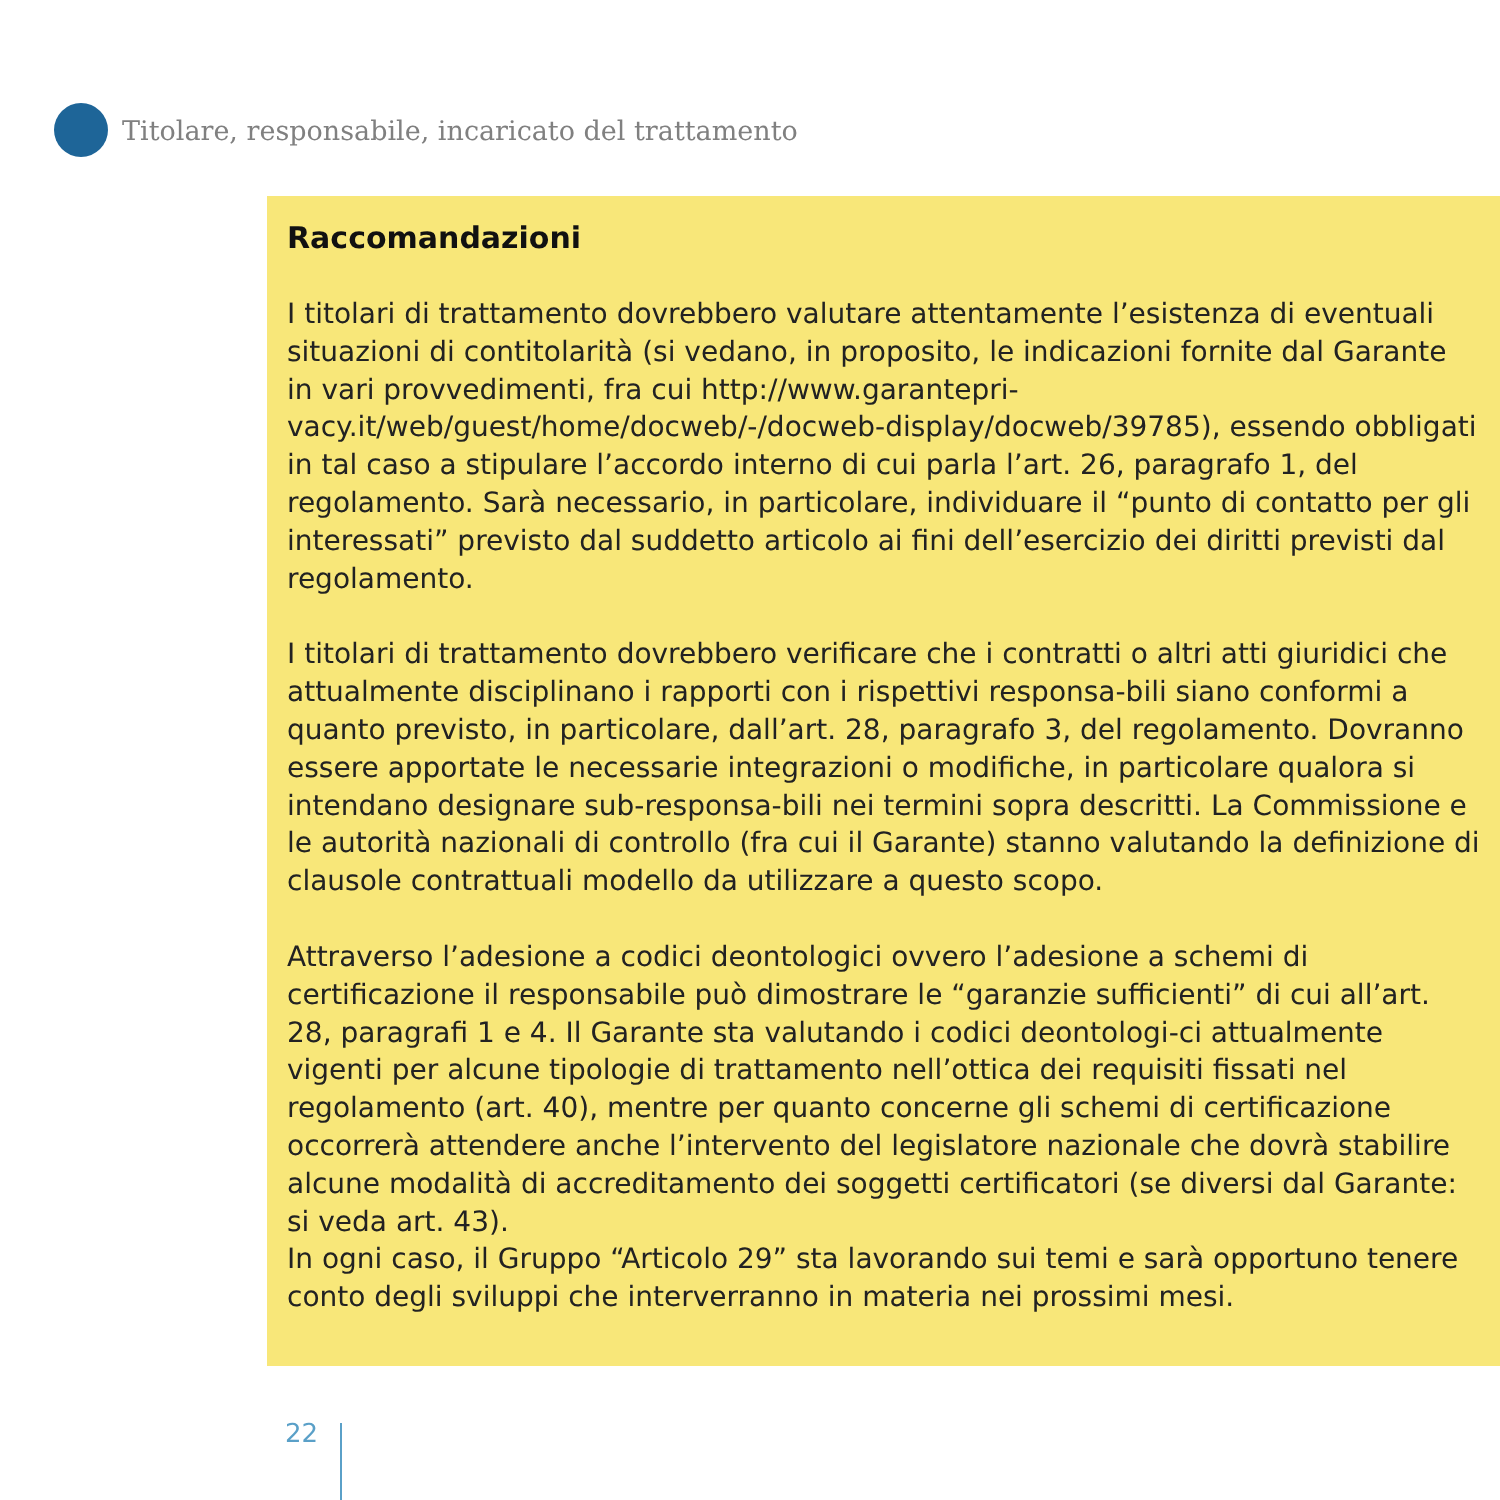Titolare, responsabile, incaricato del trattamento
Raccomandazioni
I titolari di trattamento dovrebbero valutare attentamente l’esistenza di eventuali situazioni di contitolarità (si vedano, in proposito, le indicazioni fornite dal Garante in vari provvedimenti, fra cui http://www.garantepri-vacy.it/web/guest/home/docweb/-/docweb-display/docweb/39785), essendo obbligati in tal caso a stipulare l’accordo interno di cui parla l’art. 26, paragrafo 1, del regolamento. Sarà necessario, in particolare, individuare il “punto di contatto per gli interessati” previsto dal suddetto articolo ai fini dell’esercizio dei diritti previsti dal regolamento.
I titolari di trattamento dovrebbero verificare che i contratti o altri atti giuridici che attualmente disciplinano i rapporti con i rispettivi responsa-bili siano conformi a quanto previsto, in particolare, dall’art. 28, paragrafo 3, del regolamento. Dovranno essere apportate le necessarie integrazioni o modifiche, in particolare qualora si intendano designare sub-responsa-bili nei termini sopra descritti. La Commissione e le autorità nazionali di controllo (fra cui il Garante) stanno valutando la definizione di clausole contrattuali modello da utilizzare a questo scopo.
Attraverso l’adesione a codici deontologici ovvero l’adesione a schemi di certificazione il responsabile può dimostrare le “garanzie sufficienti” di cui all’art. 28, paragrafi 1 e 4. Il Garante sta valutando i codici deontologi-ci attualmente vigenti per alcune tipologie di trattamento nell’ottica dei requisiti fissati nel regolamento (art. 40), mentre per quanto concerne gli schemi di certificazione occorrerà attendere anche l’intervento del legislatore nazionale che dovrà stabilire alcune modalità di accreditamento dei soggetti certificatori (se diversi dal Garante: si veda art. 43).
In ogni caso, il Gruppo “Articolo 29” sta lavorando sui temi e sarà opportuno tenere conto degli sviluppi che interverranno in materia nei prossimi mesi.
22